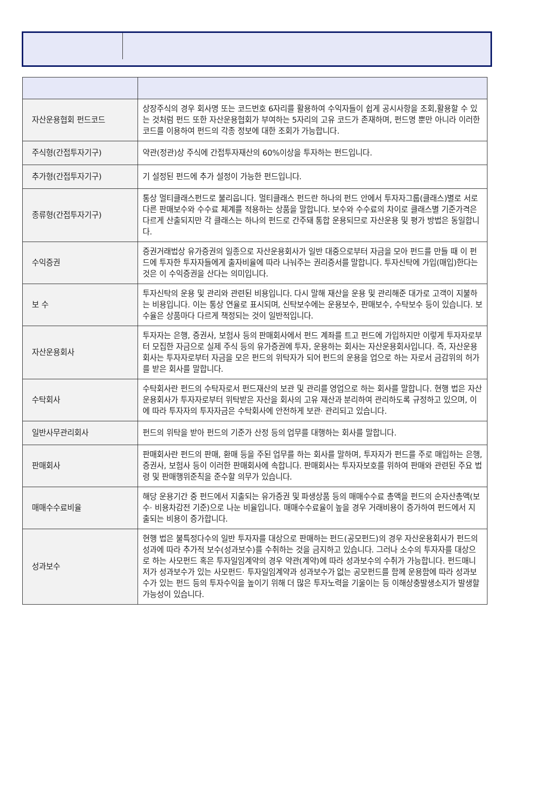| 자산운용협회 펀드코드 | 상장주식의 경우 회사명 또는 코드번호 6자리를 활용하여 수익자들이 쉽게 공시사항을 조회,활용할 수 있는 것처럼 펀드 또한 자산운용협회가 부여하는 5자리의 고유 코드가 존재하며, 펀드명 뿐만 아니라 이러한 코드를 이용하여 펀드의 각종 정보에 대한 조회가 가능합니다. |
| 주식형(간접투자기구) | 약관(정관)상 주식에 간접투자재산의 60%이상을 투자하는 펀드입니다. |
| 추가형(간접투자기구) | 기 설정된 펀드에 추가 설정이 가능한 펀드입니다. |
| 종류형(간접투자기구) | 통상 멀티클래스펀드로 불리웁니다. 멀티클래스 펀드란 하나의 펀드 안에서 투자자그룹(클래스)별로 서로 다른 판매보수와 수수료 체계를 적용하는 상품을 말합니다. 보수와 수수료의 차이로 클래스별 기준가격은 다르게 산출되지만 각 클래스는 하나의 펀드로 간주돼 통합 운용되므로 자산운용 및 평가 방법은 동일합니다. |
| 수익증권 | 증권거래법상 유가증권의 일종으로 자산운용회사가 일반 대중으로부터 자금을 모아 펀드를 만들 때 이 펀드에 투자한 투자자들에게 출자비율에 따라 나눠주는 권리증서를 말합니다. 투자신탁에 가입(매입)한다는 것은 이 수익증권을 산다는 의미입니다. |
| 보 수 | 투자신탁의 운용 및 관리와 관련된 비용입니다. 다시 말해 재산을 운용 및 관리해준 대가로 고객이 지불하는 비용입니다. 이는 통상 연율로 표시되며, 신탁보수에는 운용보수, 판매보수, 수탁보수 등이 있습니다. 보수율은 상품마다 다르게 책정되는 것이 일반적입니다. |
| 자산운용회사 | 투자자는 은행, 증권사, 보험사 등의 판매회사에서 펀드 계좌를 트고 펀드에 가입하지만 이렇게 투자자로부터 모집한 자금으로 실제 주식 등의 유가증권에 투자, 운용하는 회사는 자산운용회사입니다. 즉, 자산운용회사는 투자자로부터 자금을 모은 펀드의 위탁자가 되어 펀드의 운용을 업으로 하는 자로서 금감위의 허가를 받은 회사를 말합니다. |
| 수탁회사 | 수탁회사란 펀드의 수탁자로서 펀드재산의 보관 및 관리를 영업으로 하는 회사를 말합니다. 현행 법은 자산운용회사가 투자자로부터 위탁받은 자산을 회사의 고유 재산과 분리하여 관리하도록 규정하고 있으며, 이에 따라 투자자의 투자자금은 수탁회사에 안전하게 보관· 관리되고 있습니다. |
| 일반사무관리회사 | 펀드의 위탁을 받아 펀드의 기준가 산정 등의 업무를 대행하는 회사를 말합니다. |
| 판매회사 | 판매회사란 펀드의 판매, 환매 등을 주된 업무를 하는 회사를 말하며, 투자자가 펀드를 주로 매입하는 은행, 증권사, 보험사 등이 이러한 판매회사에 속합니다. 판매회사는 투자자보호를 위하여 판매와 관련된 주요 법령 및 판매행위준칙을 준수할 의무가 있습니다. |
| 매매수수료비율 | 해당 운용기간 중 펀드에서 지출되는 유가증권 및 파생상품 등의 매매수수료 총액을 펀드의 순자산총액(보수· 비용차감전 기준)으로 나눈 비율입니다. 매매수수료율이 높을 경우 거래비용이 증가하여 펀드에서 지출되는 비용이 증가합니다. |
| 성과보수 | 현행 법은 불특정다수의 일반 투자자를 대상으로 판매하는 펀드(공모펀드)의 경우 자산운용회사가 펀드의 성과에 따라 추가적 보수(성과보수)를 수취하는 것을 금지하고 있습니다. 그러나 소수의 투자자를 대상으로 하는 사모펀드 혹은 투자일임계약의 경우 약관(계약)에 따라 성과보수의 수취가 가능합니다. 펀드매니저가 성과보수가 있는 사모펀드· 투자일임계약과 성과보수가 없는 공모펀드를 함께 운용함에 따라 성과보수가 있는 펀드 등의 투자수익을 높이기 위해 더 많은 투자노력을 기울이는 등 이해상충발생소지가 발생할 가능성이 있습니다. |